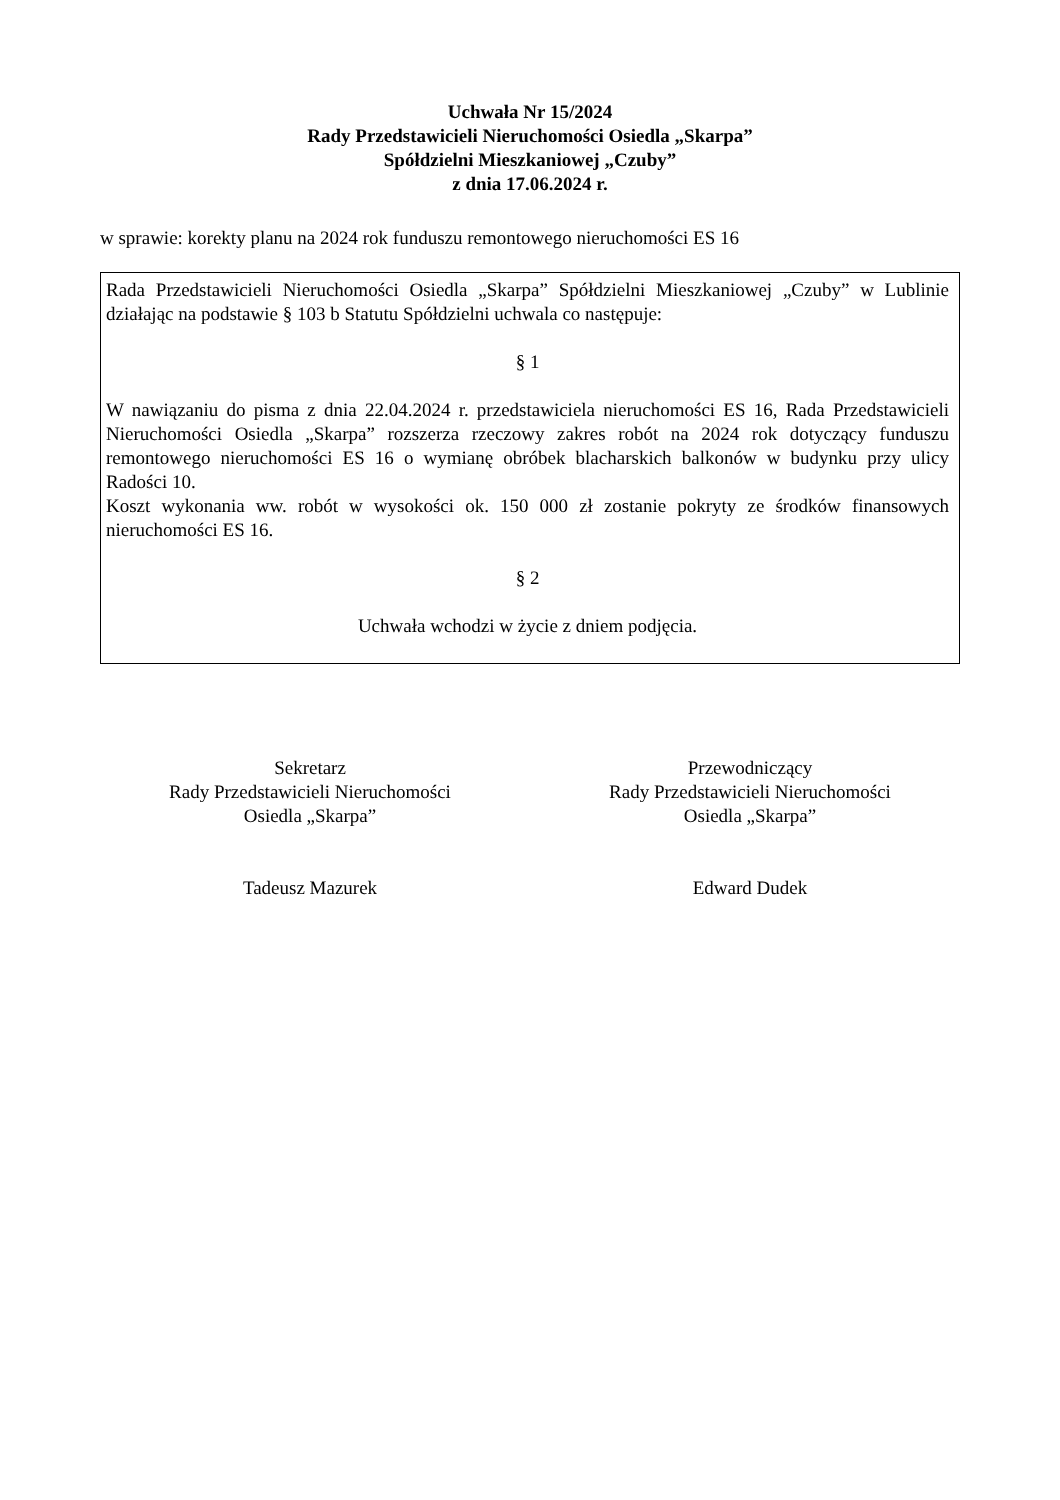Uchwała Nr 15/2024
Rady Przedstawicieli Nieruchomości Osiedla „Skarpa”
Spółdzielni Mieszkaniowej „Czuby”
z dnia 17.06.2024 r.
w sprawie: korekty planu na 2024 rok funduszu remontowego nieruchomości ES 16
Rada Przedstawicieli Nieruchomości Osiedla „Skarpa” Spółdzielni Mieszkaniowej „Czuby” w Lublinie działając na podstawie § 103 b Statutu Spółdzielni uchwala co następuje:
§ 1
W nawiązaniu do pisma z dnia 22.04.2024 r. przedstawiciela nieruchomości ES 16, Rada Przedstawicieli Nieruchomości Osiedla „Skarpa” rozszerza rzeczowy zakres robót na 2024 rok dotyczący funduszu remontowego nieruchomości ES 16 o wymianę obróbek blacharskich balkonów w budynku przy ulicy Radości 10.
Koszt wykonania ww. robót w wysokości ok. 150 000 zł zostanie pokryty ze środków finansowych nieruchomości ES 16.
§ 2
Uchwała wchodzi w życie z dniem podjęcia.
Sekretarz
Rady Przedstawicieli Nieruchomości
Osiedla „Skarpa”
Tadeusz Mazurek
Przewodniczący
Rady Przedstawicieli Nieruchomości
Osiedla „Skarpa”
Edward Dudek